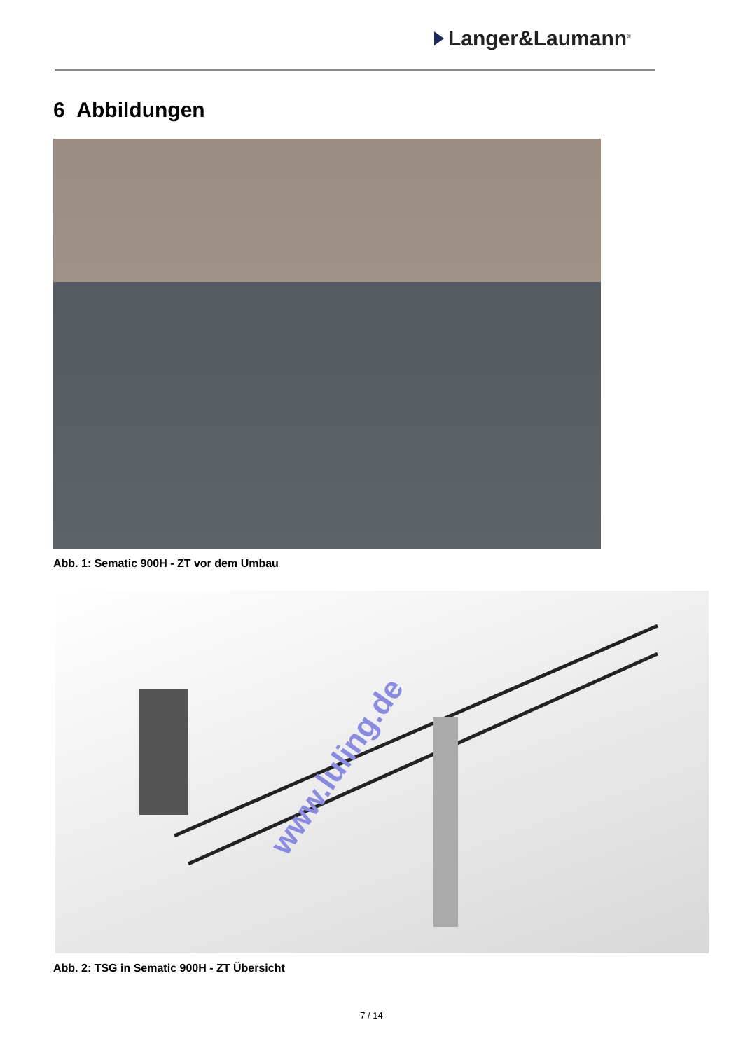Langer&Laumann<sup>®</sup>
6 Abbildungen
Abb. 1: Sematic 900H - ZT vor dem Umbau
www.luling.de
Abb. 2: TSG in Sematic 900H - ZT Übersicht
7 / 14